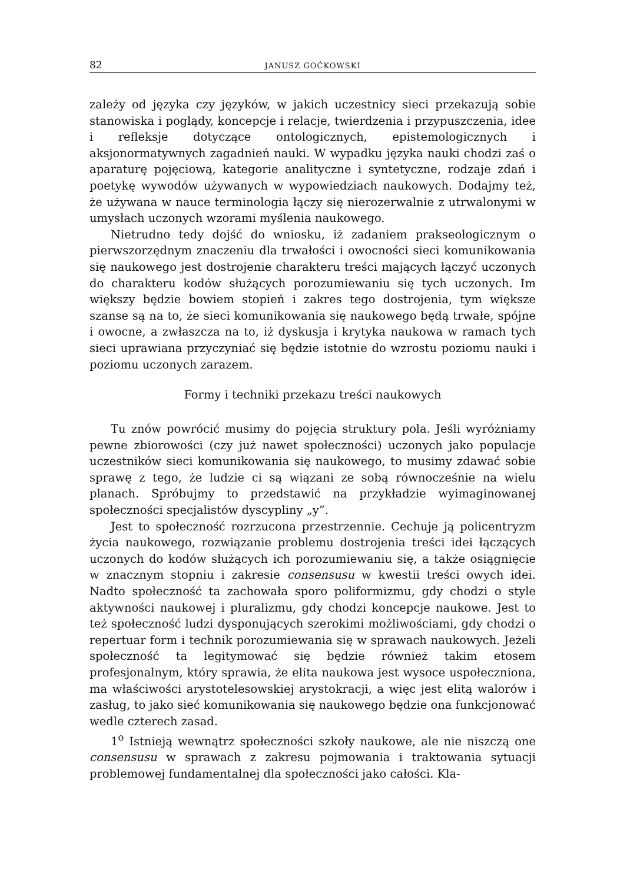82 JANUSZ GOĆKOWSKI
zależy od języka czy języków, w jakich uczestnicy sieci przekazują sobie stanowiska i poglądy, koncepcje i relacje, twierdzenia i przypuszczenia, idee i refleksje dotyczące ontologicznych, epistemologicznych i aksjonormatywnych zagadnień nauki. W wypadku języka nauki chodzi zaś o aparaturę pojęciową, kategorie analityczne i syntetyczne, rodzaje zdań i poetykę wywodów używanych w wypowiedziach naukowych. Dodajmy też, że używana w nauce terminologia łączy się nierozerwalnie z utrwalonymi w umysłach uczonych wzorami myślenia naukowego.
Nietrudno tedy dojść do wniosku, iż zadaniem prakseologicznym o pierwszorzędnym znaczeniu dla trwałości i owocności sieci komunikowania się naukowego jest dostrojenie charakteru treści mających łączyć uczonych do charakteru kodów służących porozumiewaniu się tych uczonych. Im większy będzie bowiem stopień i zakres tego dostrojenia, tym większe szanse są na to, że sieci komunikowania się naukowego będą trwałe, spójne i owocne, a zwłaszcza na to, iż dyskusja i krytyka naukowa w ramach tych sieci uprawiana przyczyniać się będzie istotnie do wzrostu poziomu nauki i poziomu uczonych zarazem.
Formy i techniki przekazu treści naukowych
Tu znów powrócić musimy do pojęcia struktury pola. Jeśli wyróżniamy pewne zbiorowości (czy już nawet społeczności) uczonych jako populacje uczestników sieci komunikowania się naukowego, to musimy zdawać sobie sprawę z tego, że ludzie ci są wiązani ze sobą równocześnie na wielu planach. Spróbujmy to przedstawić na przykładzie wyimaginowanej społeczności specjalistów dyscypliny „y”.
Jest to społeczność rozrzucona przestrzennie. Cechuje ją policentryzm życia naukowego, rozwiązanie problemu dostrojenia treści idei łączących uczonych do kodów służących ich porozumiewaniu się, a także osiągnięcie w znacznym stopniu i zakresie consensusu w kwestii treści owych idei. Nadto społeczność ta zachowała sporo poliformizmu, gdy chodzi o style aktywności naukowej i pluralizmu, gdy chodzi koncepcje naukowe. Jest to też społeczność ludzi dysponujących szerokimi możliwościami, gdy chodzi o repertuar form i technik porozumiewania się w sprawach naukowych. Jeżeli społeczność ta legitymować się będzie również takim etosem profesjonalnym, który sprawia, że elita naukowa jest wysoce uspołeczniona, ma właściwości arystotelesowskiej arystokracji, a więc jest elitą walorów i zasług, to jako sieć komunikowania się naukowego będzie ona funkcjonować wedle czterech zasad.
1<sup>o</sup> Istnieją wewnątrz społeczności szkoły naukowe, ale nie niszczą one consensusu w sprawach z zakresu pojmowania i traktowania sytuacji problemowej fundamentalnej dla społeczności jako całości. Kla-